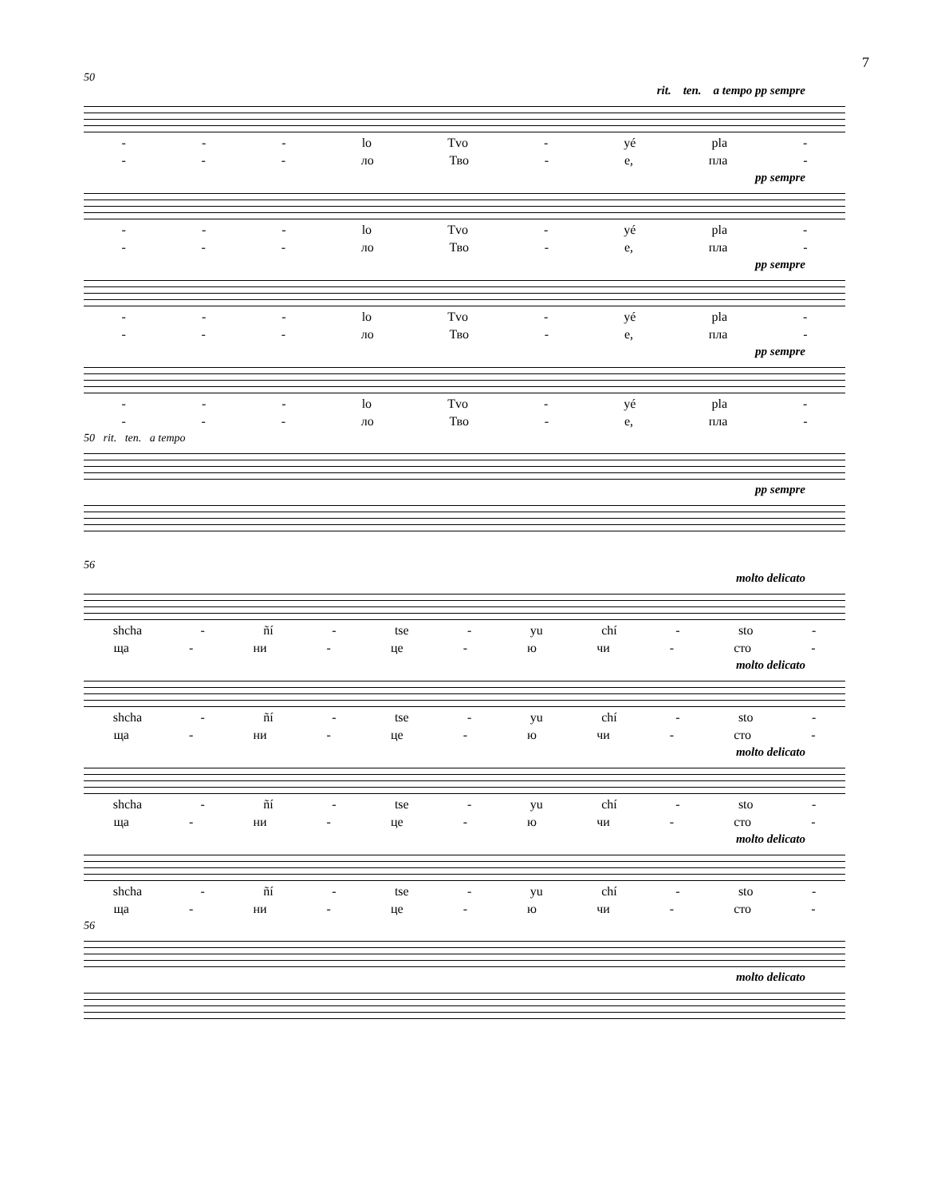7
50
rit. ten. a tempo pp sempre
- - - lo Tvo - yé pla -
- - - ло Тво - е, пла -
pp sempre
- - - lo Tvo - yé pla -
- - - ло Тво - е, пла -
pp sempre
- - - lo Tvo - yé pla -
- - - ло Тво - е, пла -
pp sempre
- - - lo Tvo - yé pla -
- - - ло Тво - е, пла -
50 rit. ten. a tempo
pp sempre
56
molto delicato
shcha - ñí - tse - yu chí - sto -
ща - ни - це - ю чи - сто -
molto delicato
shcha - ñí - tse - yu chí - sto -
ща - ни - це - ю чи - сто -
molto delicato
shcha - ñí - tse - yu chí - sto -
ща - ни - це - ю чи - сто -
molto delicato
shcha - ñí - tse - yu chí - sto -
ща - ни - це - ю чи - сто -
56
molto delicato